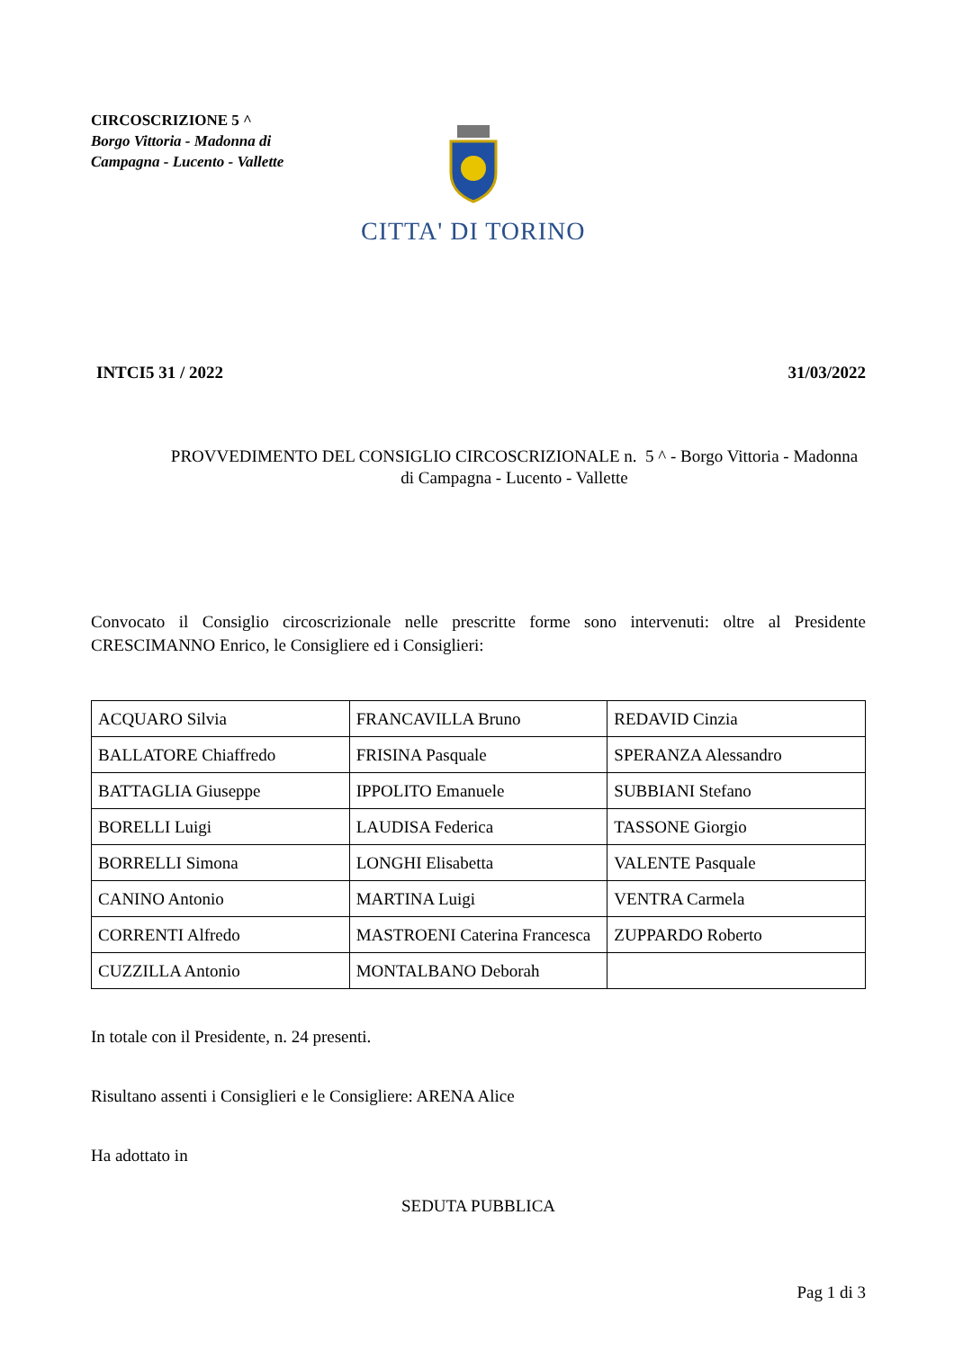CIRCOSCRIZIONE 5 ^
Borgo Vittoria - Madonna di Campagna - Lucento - Vallette
CITTA' DI TORINO
INTCI5 31 / 2022 31/03/2022
PROVVEDIMENTO DEL CONSIGLIO CIRCOSCRIZIONALE n. 5 ^ - Borgo Vittoria - Madonna di Campagna - Lucento - Vallette
Convocato il Consiglio circoscrizionale nelle prescritte forme sono intervenuti: oltre al Presidente CRESCIMANNO Enrico, le Consigliere ed i Consiglieri:
| ACQUARO Silvia | FRANCAVILLA Bruno | REDAVID Cinzia |
| BALLATORE Chiaffredo | FRISINA Pasquale | SPERANZA Alessandro |
| BATTAGLIA Giuseppe | IPPOLITO Emanuele | SUBBIANI Stefano |
| BORELLI Luigi | LAUDISA Federica | TASSONE Giorgio |
| BORRELLI Simona | LONGHI Elisabetta | VALENTE Pasquale |
| CANINO Antonio | MARTINA Luigi | VENTRA Carmela |
| CORRENTI Alfredo | MASTROENI Caterina Francesca | ZUPPARDO Roberto |
| CUZZILLA Antonio | MONTALBANO Deborah | |
In totale con il Presidente, n. 24 presenti.
Risultano assenti i Consiglieri e le Consigliere: ARENA Alice
Ha adottato in
SEDUTA PUBBLICA
Pag 1 di 3